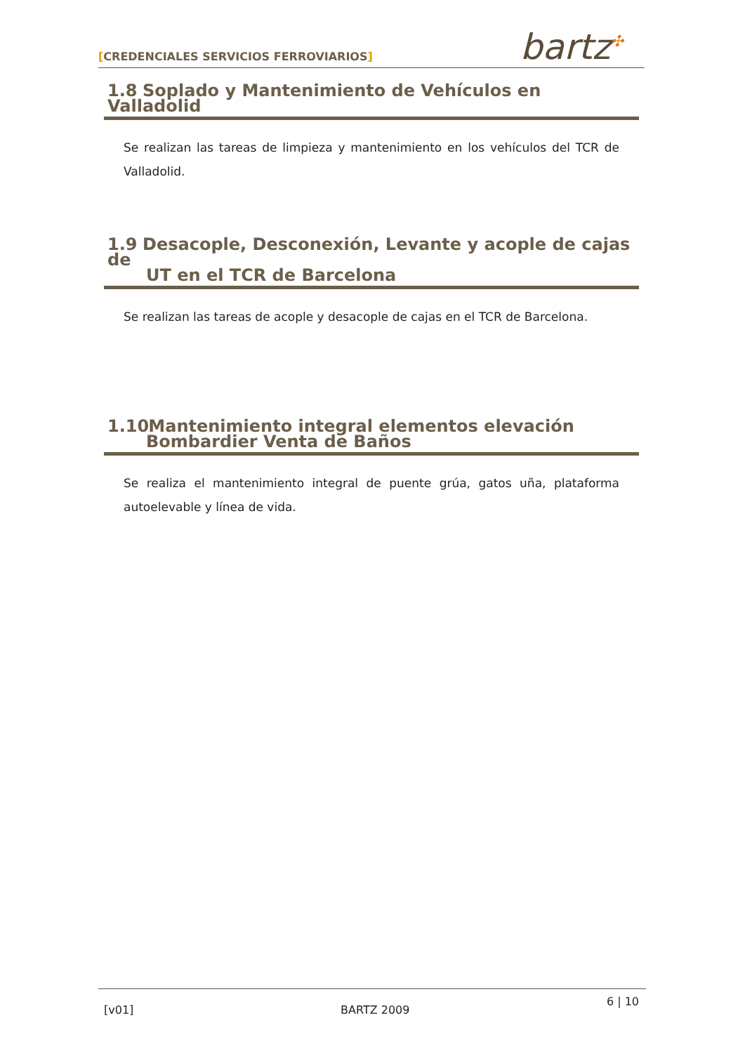[CREDENCIALES SERVICIOS FERROVIARIOS]
bartz<sup>✣</sup>
1.8 Soplado y Mantenimiento de Vehículos en Valladolid
Se realizan las tareas de limpieza y mantenimiento en los vehículos del TCR de Valladolid.
1.9 Desacople, Desconexión, Levante y acople de cajas de
UT en el TCR de Barcelona
Se realizan las tareas de acople y desacople de cajas en el TCR de Barcelona.
1.10 Mantenimiento integral elementos elevación
Bombardier Venta de Baños
Se realiza el mantenimiento integral de puente grúa, gatos uña, plataforma autoelevable y línea de vida.
[v01] BARTZ 2009
6 | 10